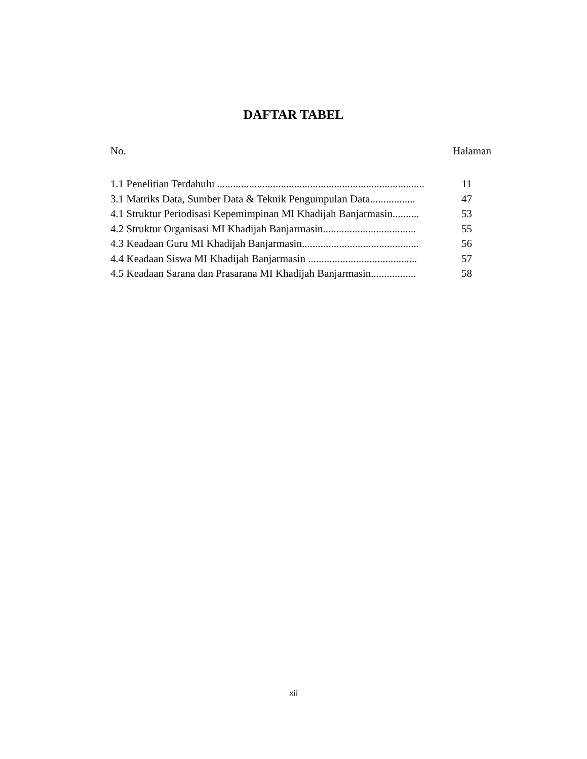DAFTAR TABEL
No. Halaman
| 1.1 Penelitian Terdahulu .............................................................................. | 11 |
| 3.1 Matriks Data, Sumber Data & Teknik Pengumpulan Data................. | 47 |
| 4.1 Struktur Periodisasi Kepemimpinan MI Khadijah Banjarmasin.......... | 53 |
| 4.2 Struktur Organisasi MI Khadijah Banjarmasin................................... | 55 |
| 4.3 Keadaan Guru MI Khadijah Banjarmasin............................................ | 56 |
| 4.4 Keadaan Siswa MI Khadijah Banjarmasin ......................................... | 57 |
| 4.5 Keadaan Sarana dan Prasarana MI Khadijah Banjarmasin................. | 58 |
xii